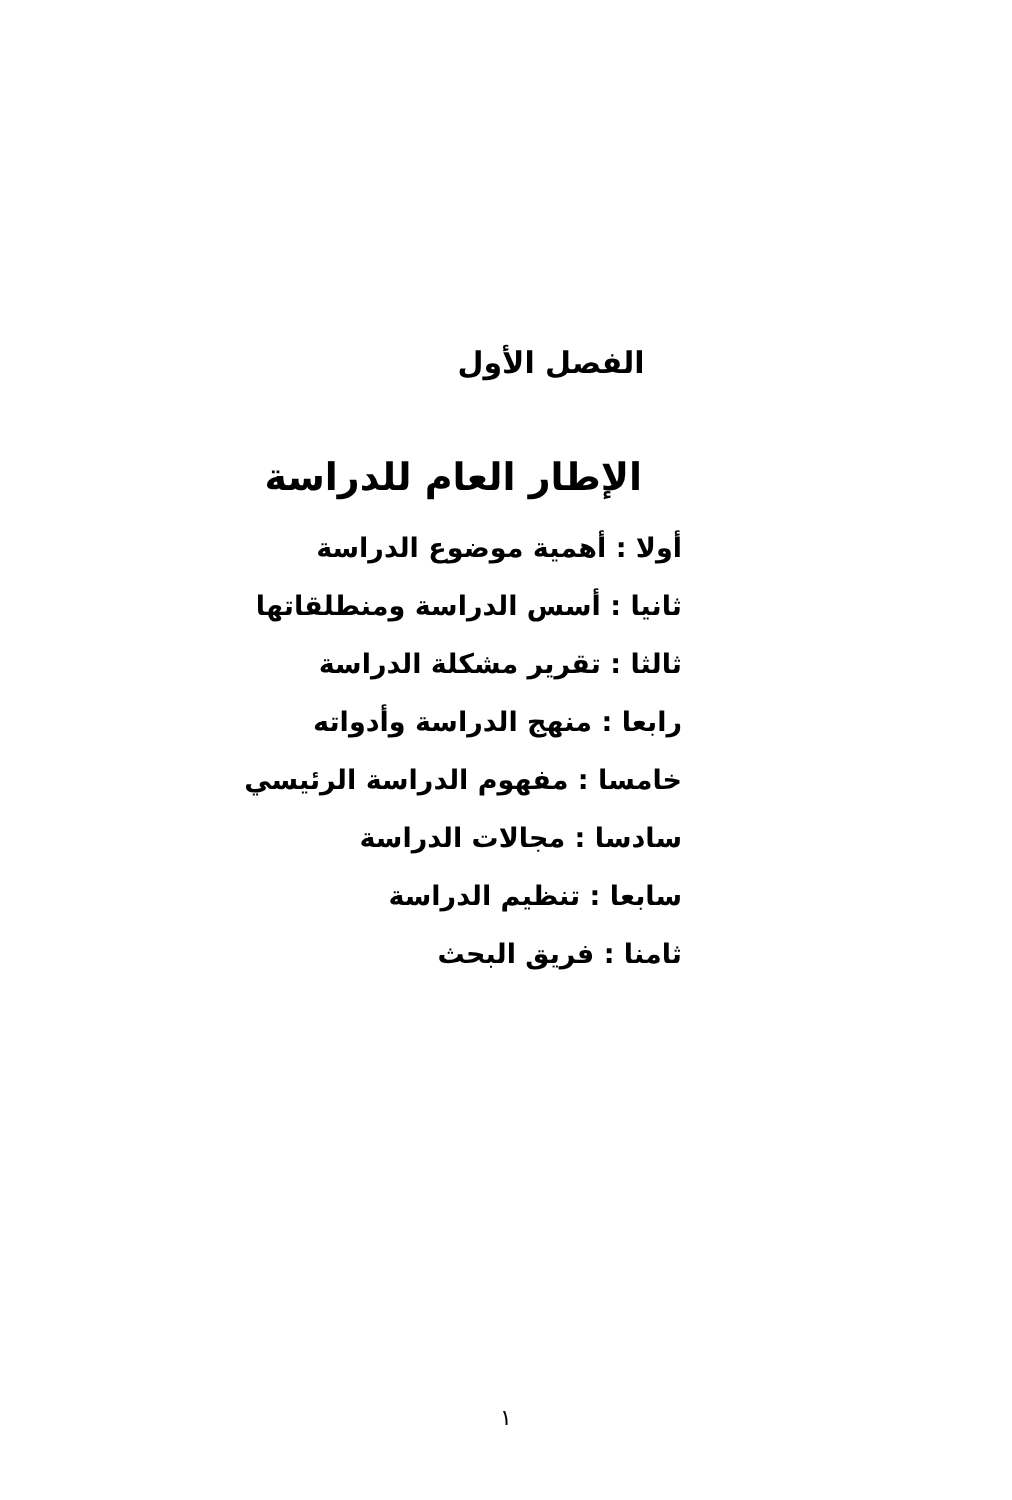الفصل الأول
الإطار العام للدراسة
أولا : أهمية موضوع الدراسة
ثانيا : أسس الدراسة ومنطلقاتها
ثالثا : تقرير مشكلة الدراسة
رابعا : منهج الدراسة وأدواته
خامسا : مفهوم الدراسة الرئيسي
سادسا : مجالات الدراسة
سابعا : تنظيم الدراسة
ثامنا : فريق البحث
١